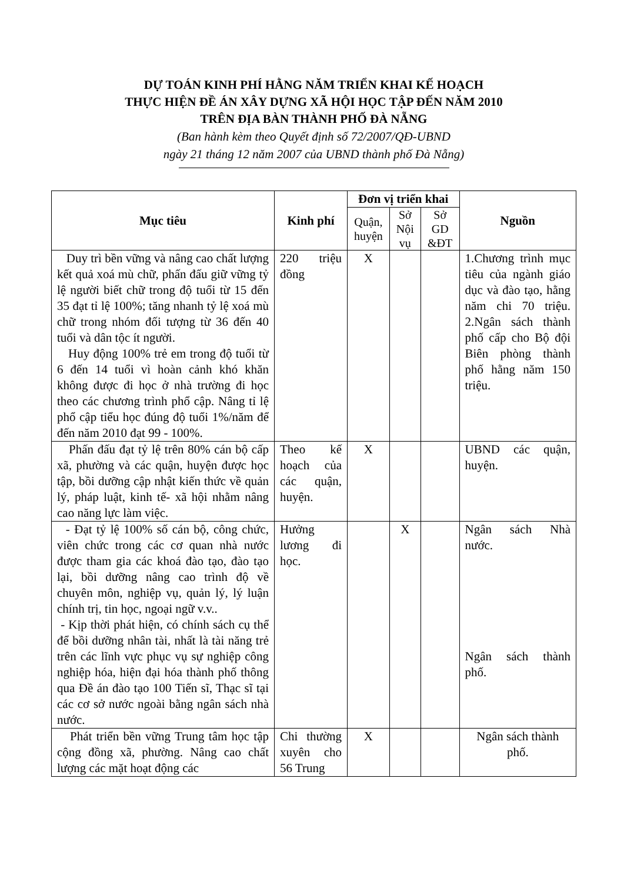DỰ TOÁN KINH PHÍ HẰNG NĂM TRIỂN KHAI KẾ HOẠCH
THỰC HIỆN ĐỀ ÁN XÂY DỰNG XÃ HỘI HỌC TẬP ĐẾN NĂM 2010
TRÊN ĐỊA BÀN THÀNH PHỐ ĐÀ NẴNG
(Ban hành kèm theo Quyết định số 72/2007/QĐ-UBND
ngày 21 tháng 12 năm 2007 của UBND thành phố Đà Nẵng)
| Mục tiêu | Kinh phí | Đơn vị triển khai | | | Nguồn |
| --- | --- | --- | --- | --- | --- |
| | | Quận, huyện | Sở Nội vụ | Sở GD &ĐT | |
| Duy trì bền vững và nâng cao chất lượng kết quả xoá mù chữ, phấn đấu giữ vững tỷ lệ người biết chữ trong độ tuổi từ 15 đến 35 đạt tỉ lệ 100%; tăng nhanh tỷ lệ xoá mù chữ trong nhóm đối tượng từ 36 đến 40 tuổi và dân tộc ít người. Huy động 100% trẻ em trong độ tuổi từ 6 đến 14 tuổi vì hoàn cảnh khó khăn không được đi học ở nhà trường đi học theo các chương trình phổ cập. Nâng tỉ lệ phổ cập tiểu học đúng độ tuổi 1%/năm để đến năm 2010 đạt 99 - 100%. | 220 triệu đồng | X | | | 1.Chương trình mục tiêu của ngành giáo dục và đào tạo, hằng năm chi 70 triệu. 2.Ngân sách thành phố cấp cho Bộ đội Biên phòng thành phố hằng năm 150 triệu. |
| Phấn đấu đạt tỷ lệ trên 80% cán bộ cấp xã, phường và các quận, huyện được học tập, bồi dưỡng cập nhật kiến thức về quản lý, pháp luật, kinh tế- xã hội nhằm nâng cao năng lực làm việc. | Theo kế hoạch của các quận, huyện. | X | | | UBND các quận, huyện. |
| - Đạt tỷ lệ 100% số cán bộ, công chức, viên chức trong các cơ quan nhà nước được tham gia các khoá đào tạo, đào tạo lại, bồi dưỡng nâng cao trình độ về chuyên môn, nghiệp vụ, quản lý, lý luận chính trị, tin học, ngoại ngữ v.v.. - Kịp thời phát hiện, có chính sách cụ thể để bồi dưỡng nhân tài, nhất là tài năng trẻ trên các lĩnh vực phục vụ sự nghiệp công nghiệp hóa, hiện đại hóa thành phố thông qua Đề án đào tạo 100 Tiến sĩ, Thạc sĩ tại các cơ sở nước ngoài bằng ngân sách nhà nước. | Hưởng lương đi học. | | X | | Ngân sách Nhà nước. Ngân sách thành phố. |
| Phát triển bền vững Trung tâm học tập cộng đồng xã, phường. Nâng cao chất lượng các mặt hoạt động các | Chi thường xuyên cho 56 Trung | X | | | Ngân sách thành phố. |